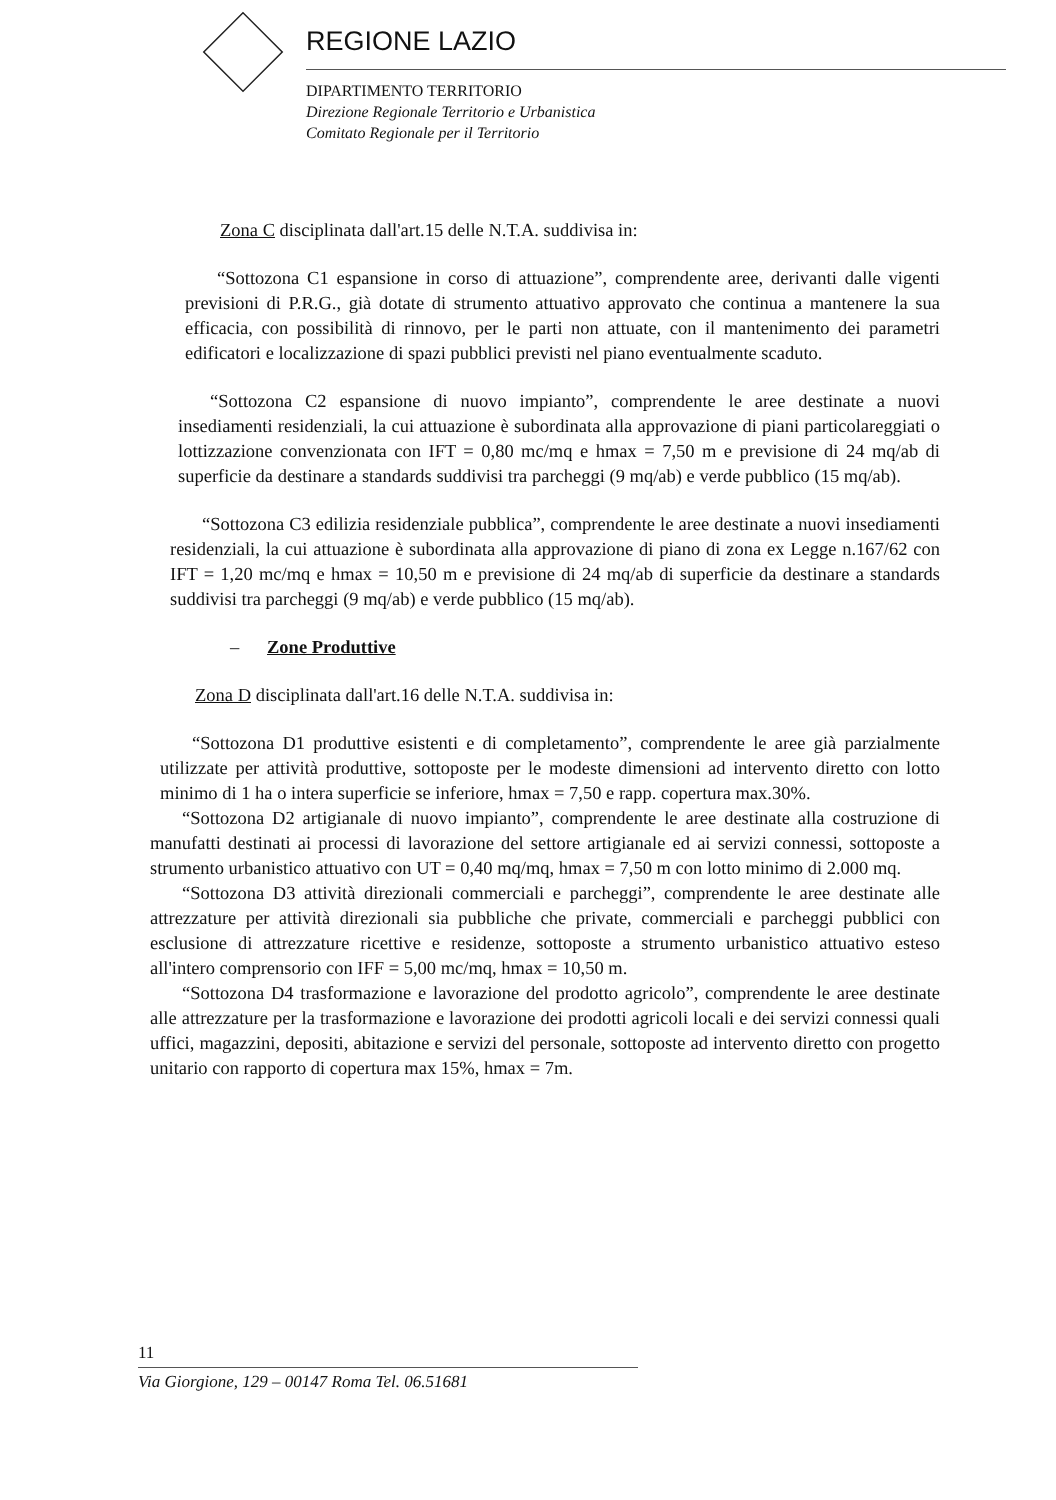REGIONE LAZIO
DIPARTIMENTO TERRITORIO
Direzione Regionale Territorio e Urbanistica
Comitato Regionale per il Territorio
Zona C disciplinata dall'art.15 delle N.T.A. suddivisa in:
“Sottozona C1 espansione in corso di attuazione”, comprendente aree, derivanti dalle vigenti previsioni di P.R.G., già dotate di strumento attuativo approvato che continua a mantenere la sua efficacia, con possibilità di rinnovo, per le parti non attuate, con il mantenimento dei parametri edificatori e localizzazione di spazi pubblici previsti nel piano eventualmente scaduto.
“Sottozona C2 espansione di nuovo impianto”, comprendente le aree destinate a nuovi insediamenti residenziali, la cui attuazione è subordinata alla approvazione di piani particolareggiati o lottizzazione convenzionata con IFT = 0,80 mc/mq e hmax = 7,50 m e previsione di 24 mq/ab di superficie da destinare a standards suddivisi tra parcheggi (9 mq/ab) e verde pubblico (15 mq/ab).
“Sottozona C3 edilizia residenziale pubblica”, comprendente le aree destinate a nuovi insediamenti residenziali, la cui attuazione è subordinata alla approvazione di piano di zona ex Legge n.167/62 con IFT = 1,20 mc/mq e hmax = 10,50 m e previsione di 24 mq/ab di superficie da destinare a standards suddivisi tra parcheggi (9 mq/ab) e verde pubblico (15 mq/ab).
– Zone Produttive
Zona D disciplinata dall'art.16 delle N.T.A. suddivisa in:
“Sottozona D1 produttive esistenti e di completamento”, comprendente le aree già parzialmente utilizzate per attività produttive, sottoposte per le modeste dimensioni ad intervento diretto con lotto minimo di 1 ha o intera superficie se inferiore, hmax = 7,50 e rapp. copertura max.30%.
“Sottozona D2 artigianale di nuovo impianto”, comprendente le aree destinate alla costruzione di manufatti destinati ai processi di lavorazione del settore artigianale ed ai servizi connessi, sottoposte a strumento urbanistico attuativo con UT = 0,40 mq/mq, hmax = 7,50 m con lotto minimo di 2.000 mq.
“Sottozona D3 attività direzionali commerciali e parcheggi”, comprendente le aree destinate alle attrezzature per attività direzionali sia pubbliche che private, commerciali e parcheggi pubblici con esclusione di attrezzature ricettive e residenze, sottoposte a strumento urbanistico attuativo esteso all'intero comprensorio con IFF = 5,00 mc/mq, hmax = 10,50 m.
“Sottozona D4 trasformazione e lavorazione del prodotto agricolo”, comprendente le aree destinate alle attrezzature per la trasformazione e lavorazione dei prodotti agricoli locali e dei servizi connessi quali uffici, magazzini, depositi, abitazione e servizi del personale, sottoposte ad intervento diretto con progetto unitario con rapporto di copertura max 15%, hmax = 7m.
11
Via Giorgione, 129 – 00147 Roma Tel. 06.51681